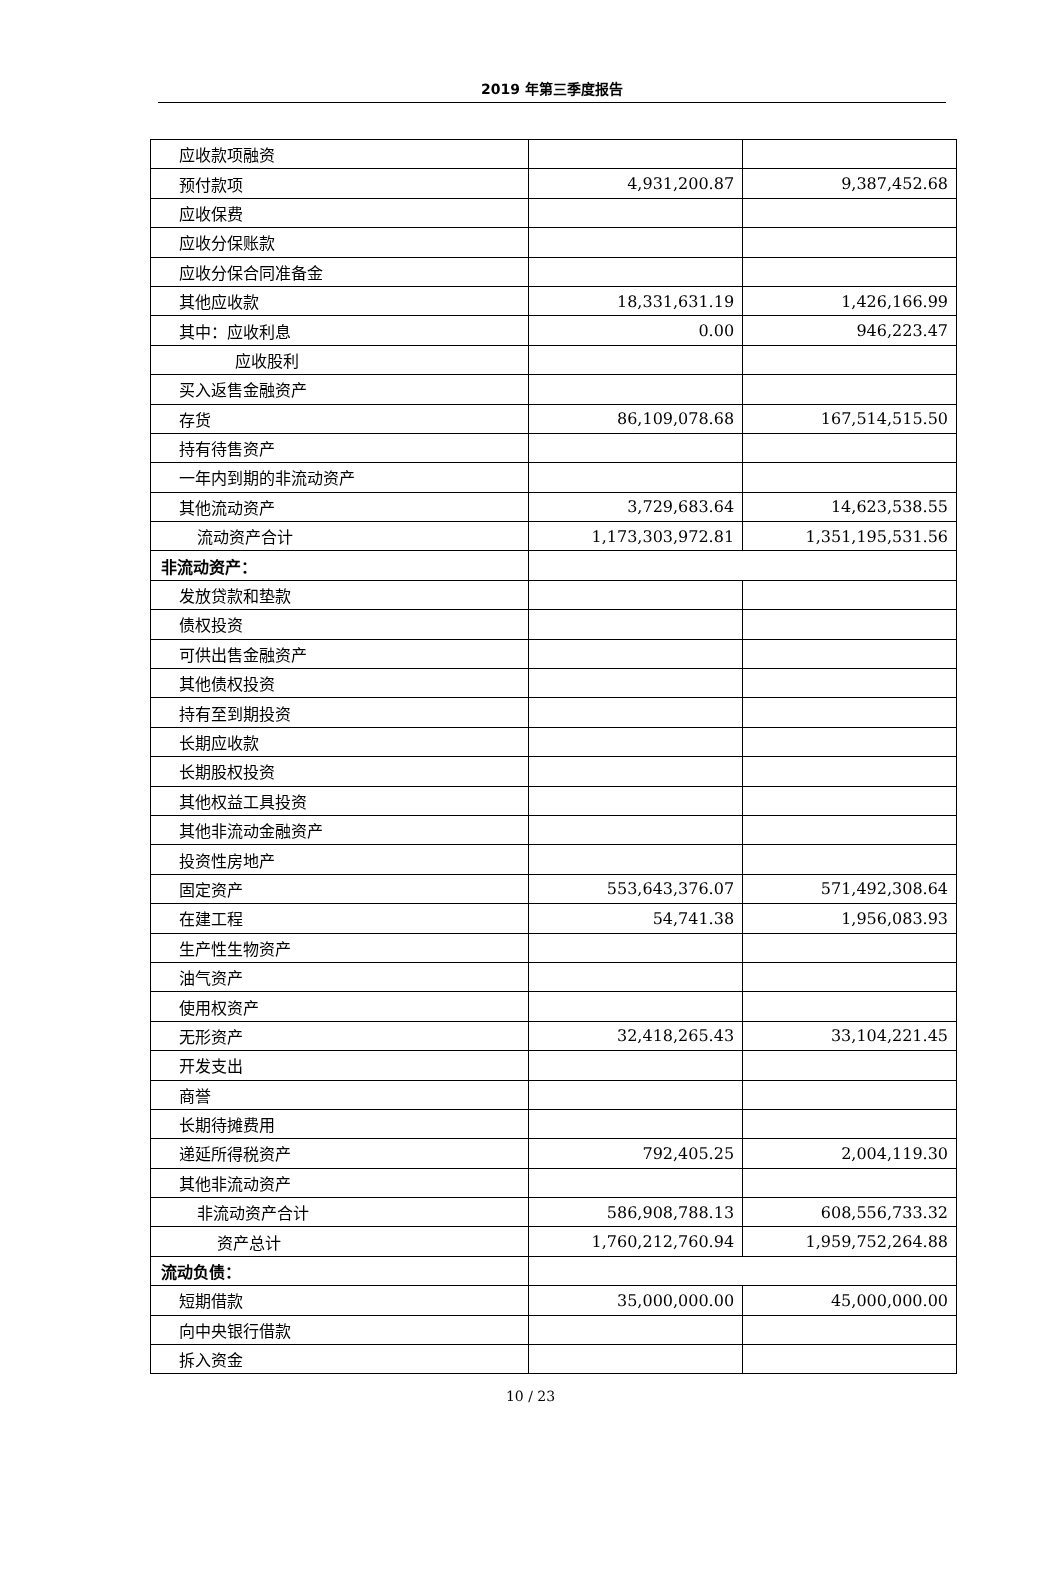2019 年第三季度报告
| 应收款项融资 | | |
| 预付款项 | 4,931,200.87 | 9,387,452.68 |
| 应收保费 | | |
| 应收分保账款 | | |
| 应收分保合同准备金 | | |
| 其他应收款 | 18,331,631.19 | 1,426,166.99 |
| 其中：应收利息 | 0.00 | 946,223.47 |
| 应收股利 | | |
| 买入返售金融资产 | | |
| 存货 | 86,109,078.68 | 167,514,515.50 |
| 持有待售资产 | | |
| 一年内到期的非流动资产 | | |
| 其他流动资产 | 3,729,683.64 | 14,623,538.55 |
| 流动资产合计 | 1,173,303,972.81 | 1,351,195,531.56 |
| 非流动资产： | | |
| 发放贷款和垫款 | | |
| 债权投资 | | |
| 可供出售金融资产 | | |
| 其他债权投资 | | |
| 持有至到期投资 | | |
| 长期应收款 | | |
| 长期股权投资 | | |
| 其他权益工具投资 | | |
| 其他非流动金融资产 | | |
| 投资性房地产 | | |
| 固定资产 | 553,643,376.07 | 571,492,308.64 |
| 在建工程 | 54,741.38 | 1,956,083.93 |
| 生产性生物资产 | | |
| 油气资产 | | |
| 使用权资产 | | |
| 无形资产 | 32,418,265.43 | 33,104,221.45 |
| 开发支出 | | |
| 商誉 | | |
| 长期待摊费用 | | |
| 递延所得税资产 | 792,405.25 | 2,004,119.30 |
| 其他非流动资产 | | |
| 非流动资产合计 | 586,908,788.13 | 608,556,733.32 |
| 资产总计 | 1,760,212,760.94 | 1,959,752,264.88 |
| 流动负债： | | |
| 短期借款 | 35,000,000.00 | 45,000,000.00 |
| 向中央银行借款 | | |
| 拆入资金 | | |
10 / 23